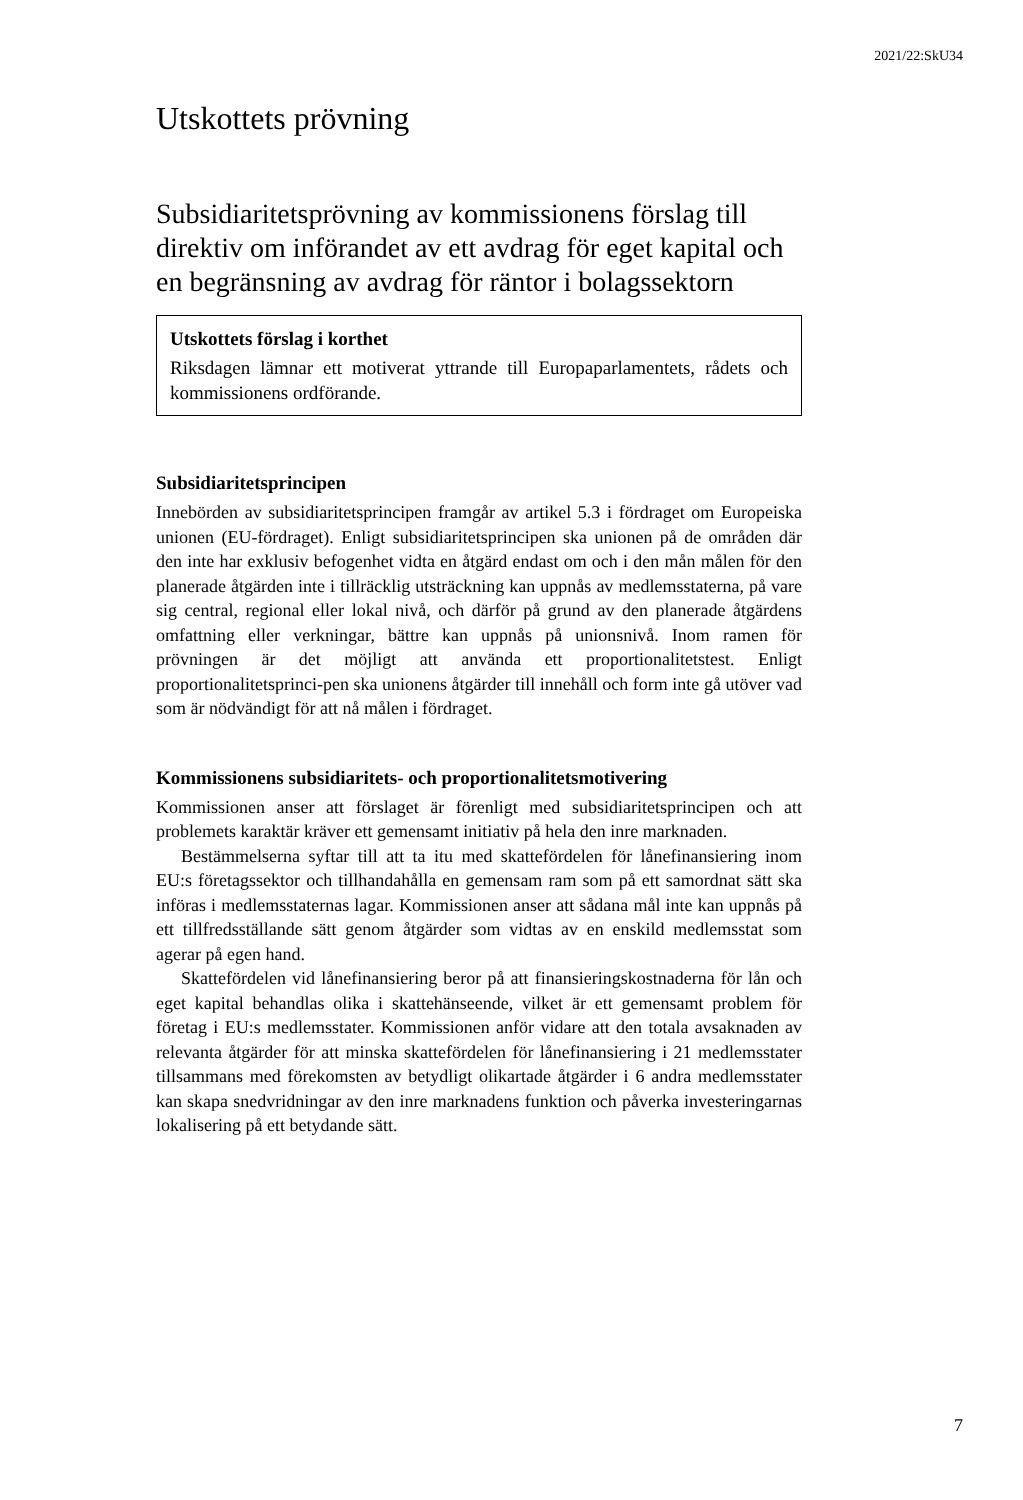2021/22:SkU34
Utskottets prövning
Subsidiaritetsprövning av kommissionens förslag till direktiv om införandet av ett avdrag för eget kapital och en begränsning av avdrag för räntor i bolagssektorn
Utskottets förslag i korthet
Riksdagen lämnar ett motiverat yttrande till Europaparlamentets, rådets och kommissionens ordförande.
Subsidiaritetsprincipen
Innebörden av subsidiaritetsprincipen framgår av artikel 5.3 i fördraget om Europeiska unionen (EU-fördraget). Enligt subsidiaritetsprincipen ska unionen på de områden där den inte har exklusiv befogenhet vidta en åtgärd endast om och i den mån målen för den planerade åtgärden inte i tillräcklig utsträckning kan uppnås av medlemsstaterna, på vare sig central, regional eller lokal nivå, och därför på grund av den planerade åtgärdens omfattning eller verkningar, bättre kan uppnås på unionsnivå. Inom ramen för prövningen är det möjligt att använda ett proportionalitetstest. Enligt proportionalitetsprinci-pen ska unionens åtgärder till innehåll och form inte gå utöver vad som är nödvändigt för att nå målen i fördraget.
Kommissionens subsidiaritets- och proportionalitetsmotivering
Kommissionen anser att förslaget är förenligt med subsidiaritetsprincipen och att problemets karaktär kräver ett gemensamt initiativ på hela den inre marknaden.
Bestämmelserna syftar till att ta itu med skattefördelen för lånefinansiering inom EU:s företagssektor och tillhandahålla en gemensam ram som på ett samordnat sätt ska införas i medlemsstaternas lagar. Kommissionen anser att sådana mål inte kan uppnås på ett tillfredsställande sätt genom åtgärder som vidtas av en enskild medlemsstat som agerar på egen hand.
Skattefördelen vid lånefinansiering beror på att finansieringskostnaderna för lån och eget kapital behandlas olika i skattehänseende, vilket är ett gemensamt problem för företag i EU:s medlemsstater. Kommissionen anför vidare att den totala avsaknaden av relevanta åtgärder för att minska skattefördelen för lånefinansiering i 21 medlemsstater tillsammans med förekomsten av betydligt olikartade åtgärder i 6 andra medlemsstater kan skapa snedvridningar av den inre marknadens funktion och påverka investeringarnas lokalisering på ett betydande sätt.
7